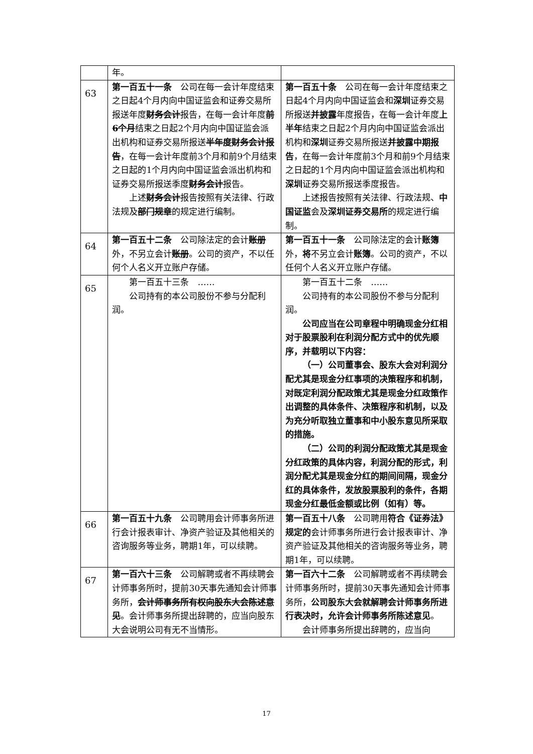| | 年。 | |
| 63 | 第一百五十一条 公司在每一会计年度结束之日起4个月内向中国证监会和证券交易所报送年度 财务会计 报告，在每一会计年度 前6个月 结束之日起2个月内向中国证监会派出机构和证券交易所报送 半年度财务会计报告 ，在每一会计年度前3个月和前9个月结束之日起的1个月内向中国证监会派出机构和证券交易所报送季度 财务会计 报告。 上述 财务会计 报告按照有关法律、行政法规及 部门规章 的规定进行编制。 | 第一百五十条 公司在每一会计年度结束之日起4个月内向中国证监会和 深圳 证券交易所报送 并披露 年度报告，在每一会计年度 上半年 结束之日起2个月内向中国证监会派出机构和 深圳 证券交易所报送 并披露中期报告 ，在每一会计年度前3个月和前9个月结束之日起的1个月内向中国证监会派出机构和 深圳 证券交易所报送季度报告。 上述报告按照有关法律、行政法规、 中国证监 会及 深圳证券交易所 的规定进行编制。 |
| 64 | 第一百五十二条 公司除法定的会计 账册 外，不另立会计 账册 。公司的资产，不以任何个人名义开立账户存储。 | 第一百五十一条 公司除法定的会计 账簿 外， 将 不另立会计 账簿 。公司的资产，不以任何个人名义开立账户存储。 |
| 65 | 第一百五十三条 …… 公司持有的本公司股份不参与分配利润。 | 第一百五十二条 …… 公司持有的本公司股份不参与分配利润。 公司应当在公司章程中明确现金分红相对于股票股利在利润分配方式中的优先顺序，并载明以下内容： （一）公司董事会、股东大会对利润分配尤其是现金分红事项的决策程序和机制，对既定利润分配政策尤其是现金分红政策作出调整的具体条件、决策程序和机制，以及为充分听取独立董事和中小股东意见所采取的措施。 （二）公司的利润分配政策尤其是现金分红政策的具体内容，利润分配的形式，利润分配尤其是现金分红的期间间隔，现金分红的具体条件，发放股票股利的条件，各期现金分红最低金额或比例（如有）等。 |
| 66 | 第一百五十九条 公司聘用会计师事务所进行会计报表审计、净资产验证及其他相关的咨询服务等业务，聘期1年，可以续聘。 | 第一百五十八条 公司聘用 符合《证券法》规定的 会计师事务所进行会计报表审计、净资产验证及其他相关的咨询服务等业务，聘期1年，可以续聘。 |
| 67 | 第一百六十三条 公司解聘或者不再续聘会计师事务所时，提前30天事先通知会计师事务所， 会计师事务所有权向股东大会陈述意见 。会计师事务所提出辞聘的，应当向股东大会说明公司有无不当情形。 | 第一百六十二条 公司解聘或者不再续聘会计师事务所时，提前30天事先通知会计师事务所， 公司股东大会就解聘会计师事务所进行表决时，允许会计师事务所陈述意见 。 会计师事务所提出辞聘的，应当向 |
17